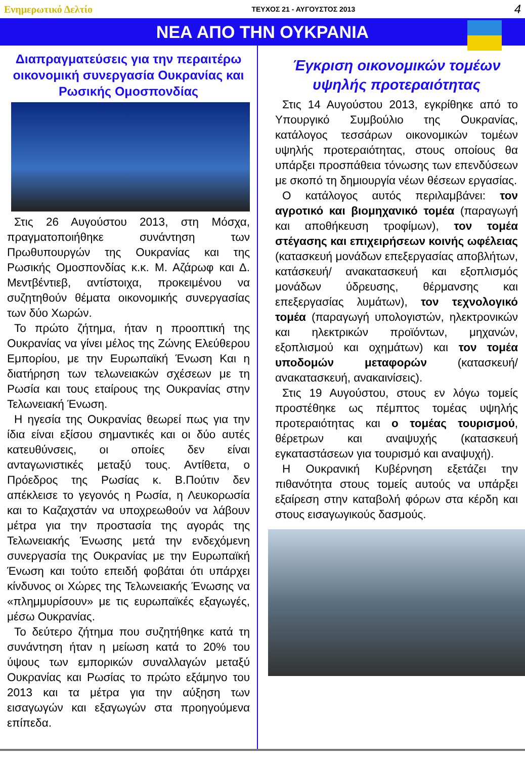Ενημερωτικό Δελτίο ΤΕΥΧΟΣ 21 - ΑΥΓΟΥΣΤΟΣ 2013 4
ΝΕΑ ΑΠΟ ΤΗΝ ΟΥΚΡΑΝΙΑ
Διαπραγματεύσεις για την περαιτέρω οικονομική συνεργασία Ουκρανίας και Ρωσικής Ομοσπονδίας
Στις 26 Αυγούστου 2013, στη Μόσχα, πραγματοποιήθηκε συνάντηση των Πρωθυπουργών της Ουκρανίας και της Ρωσικής Ομοσπονδίας κ.κ. Μ. Αζάρωφ και Δ. Μεντβέντιεβ, αντίστοιχα, προκειμένου να συζητηθούν θέματα οικονομικής συνεργασίας των δύο Χωρών.
Το πρώτο ζήτημα, ήταν η προοπτική της Ουκρανίας να γίνει μέλος της Ζώνης Ελεύθερου Εμπορίου, με την Ευρωπαϊκή Ένωση Και η διατήρηση των τελωνειακών σχέσεων με τη Ρωσία και τους εταίρους της Ουκρανίας στην Τελωνειακή Ένωση.
Η ηγεσία της Ουκρανίας θεωρεί πως για την ίδια είναι εξίσου σημαντικές και οι δύο αυτές κατευθύνσεις, οι οποίες δεν είναι ανταγωνιστικές μεταξύ τους. Αντίθετα, ο Πρόεδρος της Ρωσίας κ. Β.Πούτιν δεν απέκλεισε το γεγονός η Ρωσία, η Λευκορωσία και το Καζαχστάν να υποχρεωθούν να λάβουν μέτρα για την προστασία της αγοράς της Τελωνειακής Ένωσης μετά την ενδεχόμενη συνεργασία της Ουκρανίας με την Ευρωπαϊκή Ένωση και τούτο επειδή φοβάται ότι υπάρχει κίνδυνος οι Χώρες της Τελωνειακής Ένωσης να «πλημμυρίσουν» με τις ευρωπαϊκές εξαγωγές, μέσω Ουκρανίας.
Το δεύτερο ζήτημα που συζητήθηκε κατά τη συνάντηση ήταν η μείωση κατά το 20% του ύψους των εμπορικών συναλλαγών μεταξύ Ουκρανίας και Ρωσίας το πρώτο εξάμηνο του 2013 και τα μέτρα για την αύξηση των εισαγωγών και εξαγωγών στα προηγούμενα επίπεδα.
Έγκριση οικονομικών τομέων υψηλής προτεραιότητας
Στις 14 Αυγούστου 2013, εγκρίθηκε από το Υπουργικό Συμβούλιο της Ουκρανίας, κατάλογος τεσσάρων οικονομικών τομέων υψηλής προτεραιότητας, στους οποίους θα υπάρξει προσπάθεια τόνωσης των επενδύσεων με σκοπό τη δημιουργία νέων θέσεων εργασίας.
Ο κατάλογος αυτός περιλαμβάνει: τον αγροτικό και βιομηχανικό τομέα (παραγωγή και αποθήκευση τροφίμων), τον τομέα στέγασης και επιχειρήσεων κοινής ωφέλειας (κατασκευή μονάδων επεξεργασίας αποβλήτων, κατάσκευή/ ανακατασκευή και εξοπλισμός μονάδων ύδρευσης, θέρμανσης και επεξεργασίας λυμάτων), τον τεχνολογικό τομέα (παραγωγή υπολογιστών, ηλεκτρονικών και ηλεκτρικών προϊόντων, μηχανών, εξοπλισμού και οχημάτων) και τον τομέα υποδομών μεταφορών (κατασκευή/ανακατασκευή, ανακαινίσεις).
Στις 19 Αυγούστου, στους εν λόγω τομείς προστέθηκε ως πέμπτος τομέας υψηλής προτεραιότητας και ο τομέας τουρισμού, θέρετρων και αναψυχής (κατασκευή εγκαταστάσεων για τουρισμό και αναψυχή).
Η Ουκρανική Κυβέρνηση εξετάζει την πιθανότητα στους τομείς αυτούς να υπάρξει εξαίρεση στην καταβολή φόρων στα κέρδη και στους εισαγωγικούς δασμούς.